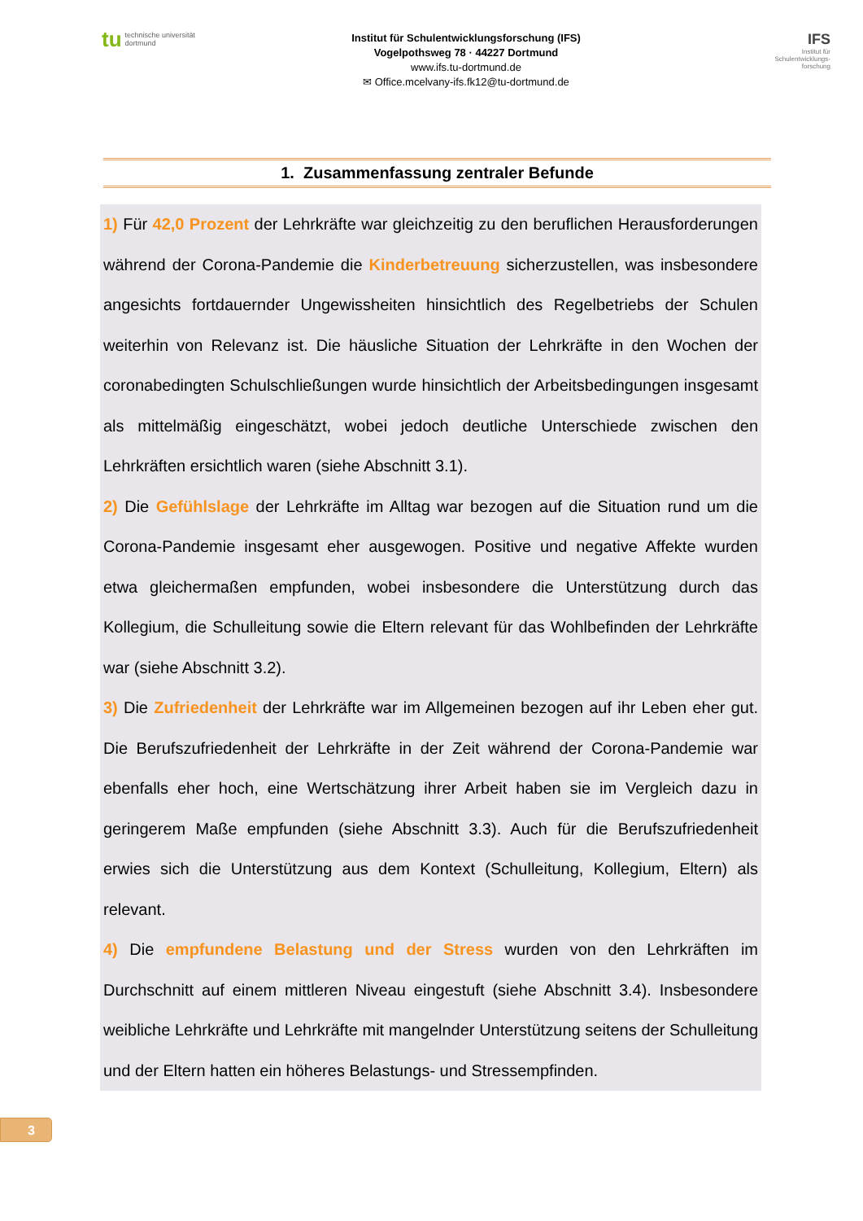tu technische universität
dortmund
Institut für Schulentwicklungsforschung (IFS)
Vogelpothsweg 78 · 44227 Dortmund
www.ifs.tu-dortmund.de
✉ Office.mcelvany-ifs.fk12@tu-dortmund.de
IFS
Institut für
Schulentwicklungs-
forschung
1. Zusammenfassung zentraler Befunde
1) Für 42,0 Prozent der Lehrkräfte war gleichzeitig zu den beruflichen Herausforderungen während der Corona-Pandemie die Kinderbetreuung sicherzustellen, was insbesondere angesichts fortdauernder Ungewissheiten hinsichtlich des Regelbetriebs der Schulen weiterhin von Relevanz ist. Die häusliche Situation der Lehrkräfte in den Wochen der coronabedingten Schulschließungen wurde hinsichtlich der Arbeitsbedingungen insgesamt als mittelmäßig eingeschätzt, wobei jedoch deutliche Unterschiede zwischen den Lehrkräften ersichtlich waren (siehe Abschnitt 3.1).
2) Die Gefühlslage der Lehrkräfte im Alltag war bezogen auf die Situation rund um die Corona-Pandemie insgesamt eher ausgewogen. Positive und negative Affekte wurden etwa gleichermaßen empfunden, wobei insbesondere die Unterstützung durch das Kollegium, die Schulleitung sowie die Eltern relevant für das Wohlbefinden der Lehrkräfte war (siehe Abschnitt 3.2).
3) Die Zufriedenheit der Lehrkräfte war im Allgemeinen bezogen auf ihr Leben eher gut. Die Berufszufriedenheit der Lehrkräfte in der Zeit während der Corona-Pandemie war ebenfalls eher hoch, eine Wertschätzung ihrer Arbeit haben sie im Vergleich dazu in geringerem Maße empfunden (siehe Abschnitt 3.3). Auch für die Berufszufriedenheit erwies sich die Unterstützung aus dem Kontext (Schulleitung, Kollegium, Eltern) als relevant.
4) Die empfundene Belastung und der Stress wurden von den Lehrkräften im Durchschnitt auf einem mittleren Niveau eingestuft (siehe Abschnitt 3.4). Insbesondere weibliche Lehrkräfte und Lehrkräfte mit mangelnder Unterstützung seitens der Schulleitung und der Eltern hatten ein höheres Belastungs- und Stressempfinden.
3